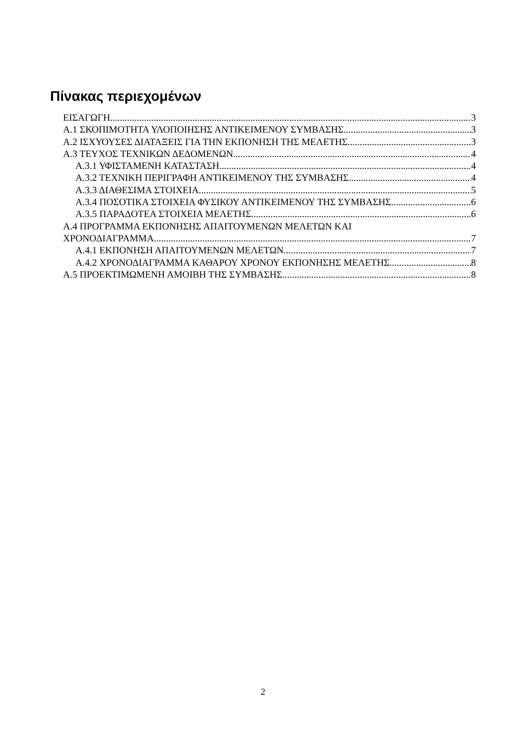Πίνακας περιεχομένων
ΕΙΣΑΓΩΓΗ 3
Α.1 ΣΚΟΠΙΜΟΤΗΤΑ ΥΛΟΠΟΙΗΣΗΣ ΑΝΤΙΚΕΙΜΕΝΟΥ ΣΥΜΒΑΣΗΣ 3
Α.2 ΙΣΧΥΟΥΣΕΣ ΔΙΑΤΑΞΕΙΣ ΓΙΑ ΤΗΝ ΕΚΠΟΝΗΣΗ ΤΗΣ ΜΕΛΕΤΗΣ 3
Α.3 ΤΕΥΧΟΣ ΤΕΧΝΙΚΩΝ ΔΕΔΟΜΕΝΩΝ 4
Α.3.1 ΥΦΙΣΤΑΜΕΝΗ ΚΑΤΑΣΤΑΣΗ 4
Α.3.2 ΤΕΧΝΙΚΗ ΠΕΡΙΓΡΑΦΗ ΑΝΤΙΚΕΙΜΕΝΟΥ ΤΗΣ ΣΥΜΒΑΣΗΣ 4
Α.3.3 ΔΙΑΘΕΣΙΜΑ ΣΤΟΙΧΕΙΑ 5
Α.3.4 ΠΟΣΟΤΙΚΑ ΣΤΟΙΧΕΙΑ ΦΥΣΙΚΟΥ ΑΝΤΙΚΕΙΜΕΝΟΥ ΤΗΣ ΣΥΜΒΑΣΗΣ 6
Α.3.5 ΠΑΡΑΔΟΤΕΑ ΣΤΟΙΧΕΙΑ ΜΕΛΕΤΗΣ 6
Α.4 ΠΡΟΓΡΑΜΜΑ ΕΚΠΟΝΗΣΗΣ ΑΠΑΙΤΟΥΜΕΝΩΝ ΜΕΛΕΤΩΝ ΚΑΙ
ΧΡΟΝΟΔΙΑΓΡΑΜΜΑ 7
Α.4.1 ΕΚΠΟΝΗΣΗ ΑΠΑΙΤΟΥΜΕΝΩΝ ΜΕΛΕΤΩΝ 7
Α.4.2 ΧΡΟΝΟΔΙΑΓΡΑΜΜΑ ΚΑΘΑΡΟΥ ΧΡΟΝΟΥ ΕΚΠΟΝΗΣΗΣ ΜΕΛΕΤΗΣ 8
Α.5 ΠΡΟΕΚΤΙΜΩΜΕΝΗ ΑΜΟΙΒΗ ΤΗΣ ΣΥΜΒΑΣΗΣ 8
2